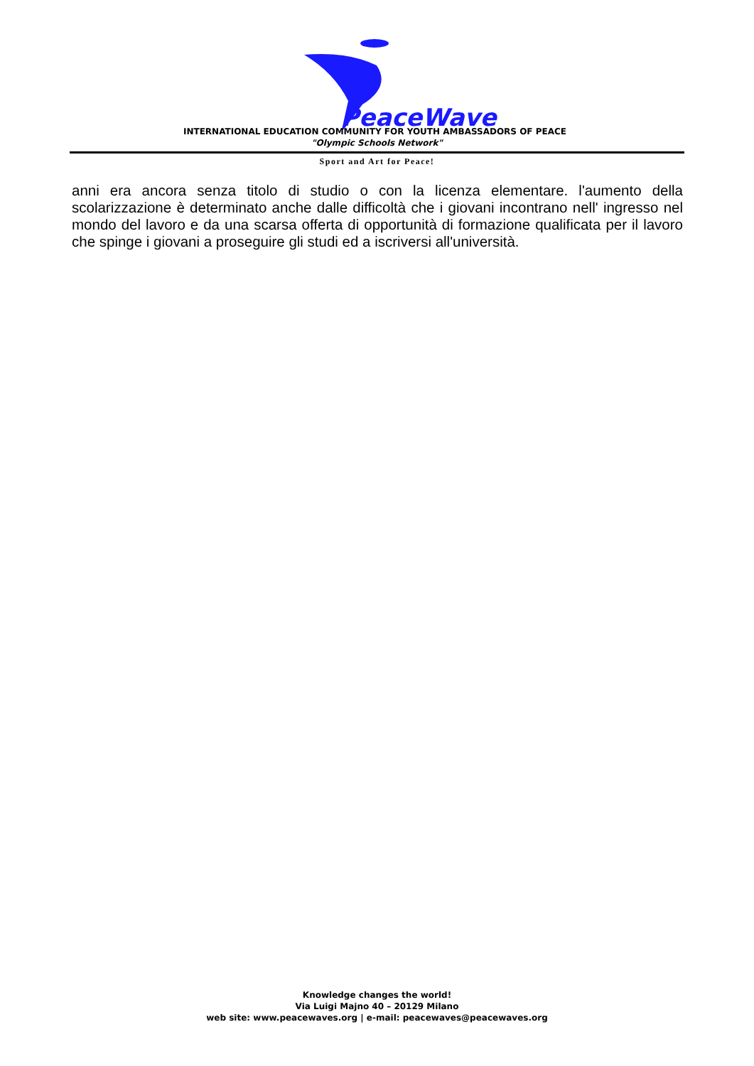PeaceWaves
INTERNATIONAL EDUCATION COMMUNITY FOR YOUTH AMBASSADORS OF PEACE
"Olympic Schools Network"
Sport and Art for Peace!
anni era ancora senza titolo di studio o con la licenza elementare. l'aumento della scolarizzazione è determinato anche dalle difficoltà che i giovani incontrano nell' ingresso nel mondo del lavoro e da una scarsa offerta di opportunità di formazione qualificata per il lavoro che spinge i giovani a proseguire gli studi ed a iscriversi all'università.
Knowledge changes the world!
Via Luigi Majno 40 – 20129 Milano
web site: www.peacewaves.org | e-mail: peacewaves@peacewaves.org